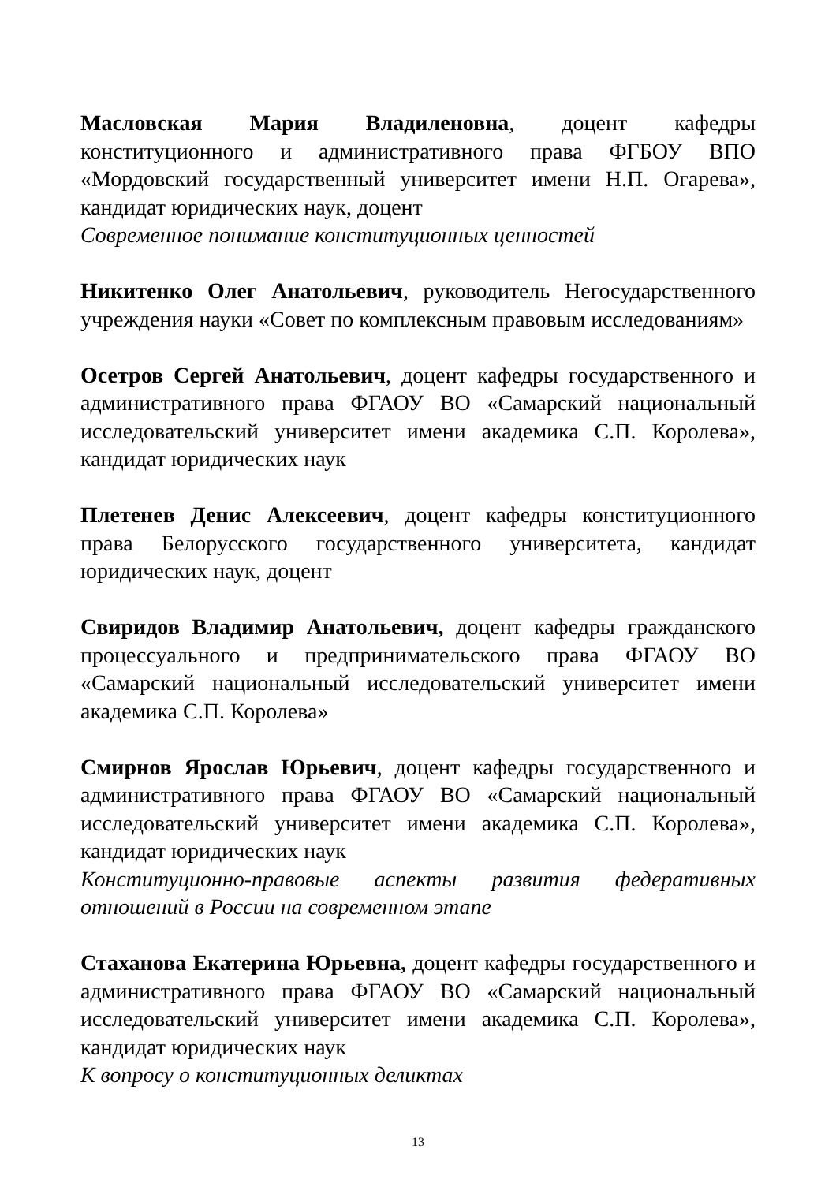Масловская Мария Владиленовна, доцент кафедры конституционного и административного права ФГБОУ ВПО «Мордовский государственный университет имени Н.П. Огарева», кандидат юридических наук, доцент
Современное понимание конституционных ценностей
Никитенко Олег Анатольевич, руководитель Негосударственного учреждения науки «Совет по комплексным правовым исследованиям»
Осетров Сергей Анатольевич, доцент кафедры государственного и административного права ФГАОУ ВО «Самарский национальный исследовательский университет имени академика С.П. Королева», кандидат юридических наук
Плетенев Денис Алексеевич, доцент кафедры конституционного права Белорусского государственного университета, кандидат юридических наук, доцент
Свиридов Владимир Анатольевич, доцент кафедры гражданского процессуального и предпринимательского права ФГАОУ ВО «Самарский национальный исследовательский университет имени академика С.П. Королева»
Смирнов Ярослав Юрьевич, доцент кафедры государственного и административного права ФГАОУ ВО «Самарский национальный исследовательский университет имени академика С.П. Королева», кандидат юридических наук
Конституционно-правовые аспекты развития федеративных отношений в России на современном этапе
Стаханова Екатерина Юрьевна, доцент кафедры государственного и административного права ФГАОУ ВО «Самарский национальный исследовательский университет имени академика С.П. Королева», кандидат юридических наук
К вопросу о конституционных деликтах
13